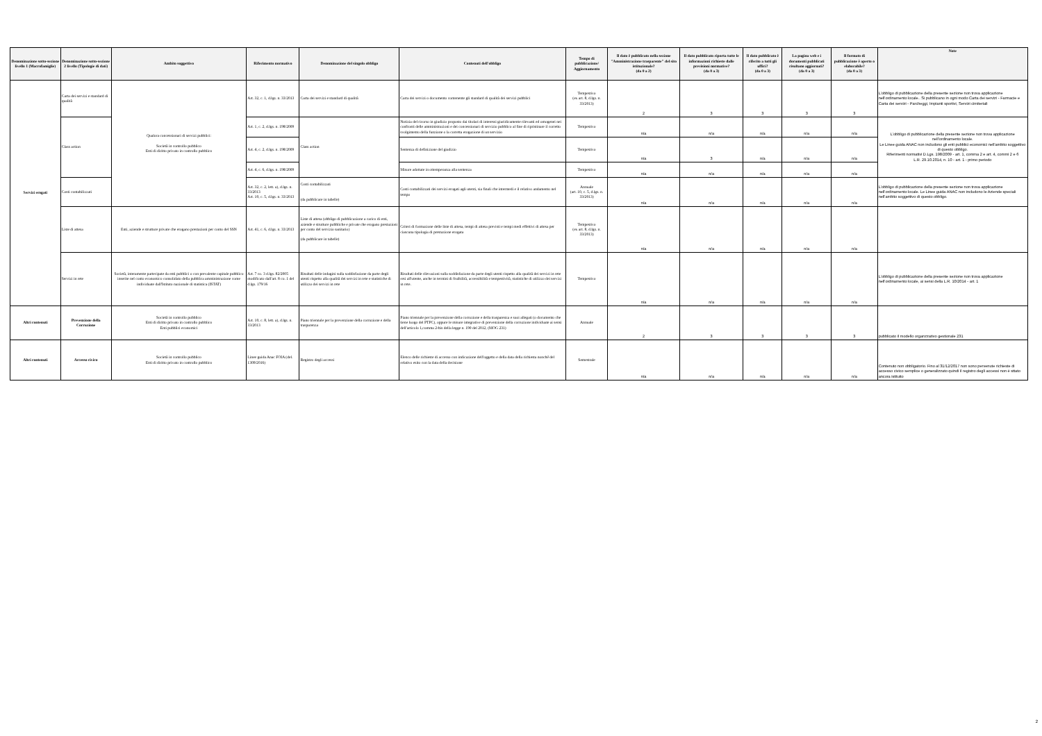| Denominazione sotto-sezione livello 1 (Macrofamiglie) | Denominazione sotto-sezione 2 livello (Tipologie di dati) | Ambito soggettivo | Riferimento normativo | Denominazione del singolo obbligo | Contenuti dell'obbligo | Tempo di pubblicazione/ Aggiornamento | Il dato è pubblicato nella sezione "Amministrazione trasparente" del sito istituzionale? (da 0 a 2) | Il dato pubblicato riporta tutte le informazioni richieste dalle previsioni normative? (da 0 a 3) | Il dato pubblicato è riferito a tutti gli uffici? (da 0 a 3) | La pagina web e i documenti pubblicati risultano aggiornati? (da 0 a 3) | Il formato di pubblicazione è aperto o elaborabile? (da 0 a 3) | Note |
| --- | --- | --- | --- | --- | --- | --- | --- | --- | --- | --- | --- | --- |
| Servizi erogati | Carta dei servizi e standard di qualità | Qualora concessionari di servizi pubblici: Società in controllo pubblico Enti di diritto privato in controllo pubblico | Art. 32, c. 1, d.lgs. n. 33/2013 | Carta dei servizi e standard di qualità | Carta dei servizi o documento contenente gli standard di qualità dei servizi pubblici | Tempestivo (ex art. 8, d.lgs. n. 33/2013) | 2 | 3 | 3 | 3 | 3 | L'obbligo di pubblicazione della presente sezione non trova applicazione nell'ordinamento locale.. Si pubblicano in ogni modo Carta dei servizi - Farmacie e Carta dei servizi - Parcheggi, Impianti sportivi, Servizi cimiteriali |
| | Class action | | Art. 1, c. 2, d.lgs. n. 198/2009 | Class action | Notizia del ricorso in giudizio proposto dai titolari di interessi giuridicamente rilevanti ed omogenei nei confronti delle amministrazioni e dei concessionari di servizio pubblico al fine di ripristinare il corretto svolgimento della funzione o la corretta erogazione di un servizio | Tempestivo | n/a | n/a | n/a | n/a | n/a | L'obbligo di pubblicazione della presente sezione non trova applicazione nell'ordinamento locale. Le Linee guida ANAC non includono gli enti pubblici economici nell'ambito soggettivo di questo obbligo. Riferimenti normativi D.Lgs. 198/2009 - art. 1, comma 2 e art. 4, commi 2 e 6 L.R. 29.10.2014, n. 10 - art. 1 - primo periodo |
| | | | Art. 4, c. 2, d.lgs. n. 198/2009 | | Sentenza di definizione del giudizio | Tempestivo | n/a | 3 | n/a | n/a | n/a | |
| | | | Art. 4, c. 6, d.lgs. n. 198/2009 | | Misure adottate in ottemperanza alla sentenza | Tempestivo | n/a | n/a | n/a | n/a | n/a | |
| | Costi contabilizzati | | Art. 32, c. 2, lett. a), d.lgs. n. 33/2013 Art. 10, c. 5, d.lgs. n. 33/2013 | Costi contabilizzati (da pubblicare in tabelle) | Costi contabilizzati dei servizi erogati agli utenti, sia finali che intermedi e il relativo andamento nel tempo | Annuale (art. 10, c. 5, d.lgs. n. 33/2013) | n/a | n/a | n/a | n/a | n/a | L'obbligo di pubblicazione della presente sezione non trova applicazione nell'ordinamento locale. Le Linee guida ANAC non includono le Aziende speciali nell'ambito soggettivo di questo obbligo. |
| | Liste di attesa | Enti, aziende e strutture private che erogano prestazioni per conto del SSN | Art. 41, c. 6, d.lgs. n. 33/2013 | Liste di attesa (obbligo di pubblicazione a carico di enti, aziende e strutture pubbliche e private che erogano prestazioni per conto del servizio sanitario) (da pubblicare in tabelle) | Criteri di formazione delle liste di attesa, tempi di attesa previsti e tempi medi effettivi di attesa per ciascuna tipologia di prestazione erogata | Tempestivo (ex art. 8, d.lgs. n. 33/2013) | n/a | n/a | n/a | n/a | n/a | |
| | Servizi in rete | Società, interamente partecipate da enti pubblici o con prevalente capitale pubblico inserite nel conto economico consolidato della pubblica amministrazione come individuate dall'Istituto nazionale di statistica (ISTAT) | Art. 7 co. 3 d.lgs. 82/2005 modificato dall'art. 8 co. 1 del d.lgs. 179/16 | Risultati delle indagini sulla soddisfazione da parte degli utenti rispetto alla qualità dei servizi in rete e statistiche di utilizzo dei servizi in rete | Risultati delle rilevazioni sulla soddisfazione da parte degli utenti rispetto alla qualità dei servizi in rete resi all'utente, anche in termini di fruibilità, accessibilità e tempestività, statistiche di utilizzo dei servizi in rete. | Tempestivo | n/a | n/a | n/a | n/a | n/a | L'obbligo di pubblicazione della presente sezione non trova applicazione nell'ordinamento locale, ai sensi della L.R. 10/2014 - art. 1 |
| Altri contenuti | Prevenzione della Corruzione | Società in controllo pubblico Enti di diritto privato in controllo pubblico Enti pubblici economici | Art. 10, c. 8, lett. a), d.lgs. n. 33/2013 | Piano triennale per la prevenzione della corruzione e della trasparenza | Piano triennale per la prevenzione della corruzione e della trasparenza e suoi allegati (o documento che tiene luogo del PTPC), oppure le misure integrative di prevenzione della corruzione individuate ai sensi dell'articolo 1,comma 2-bis della legge n. 190 del 2012, (MOG 231) | Annuale | 2 | 3 | 3 | 3 | 3 | pubblicato il modello organzzativo gestionale 231 |
| Altri contenuti | Accesso civico | Società in controllo pubblico Enti di diritto privato in controllo pubblico | Linee guida Anac FOIA (del. 1309/2016) | Registro degli accessi | Elenco delle richieste di accesso con indicazione dell'oggetto e della data della richiesta nonché del relativo esito con la data della decisione | Semestrale | n/a | n/a | n/a | n/a | n/a | Contenuto non obbligatorio. Fino al 31/12/2017 non sono pervenute richieste di accesso civico semplice o generalizzato quindi il registro degli accessi non è sttato ancora istituito |
2